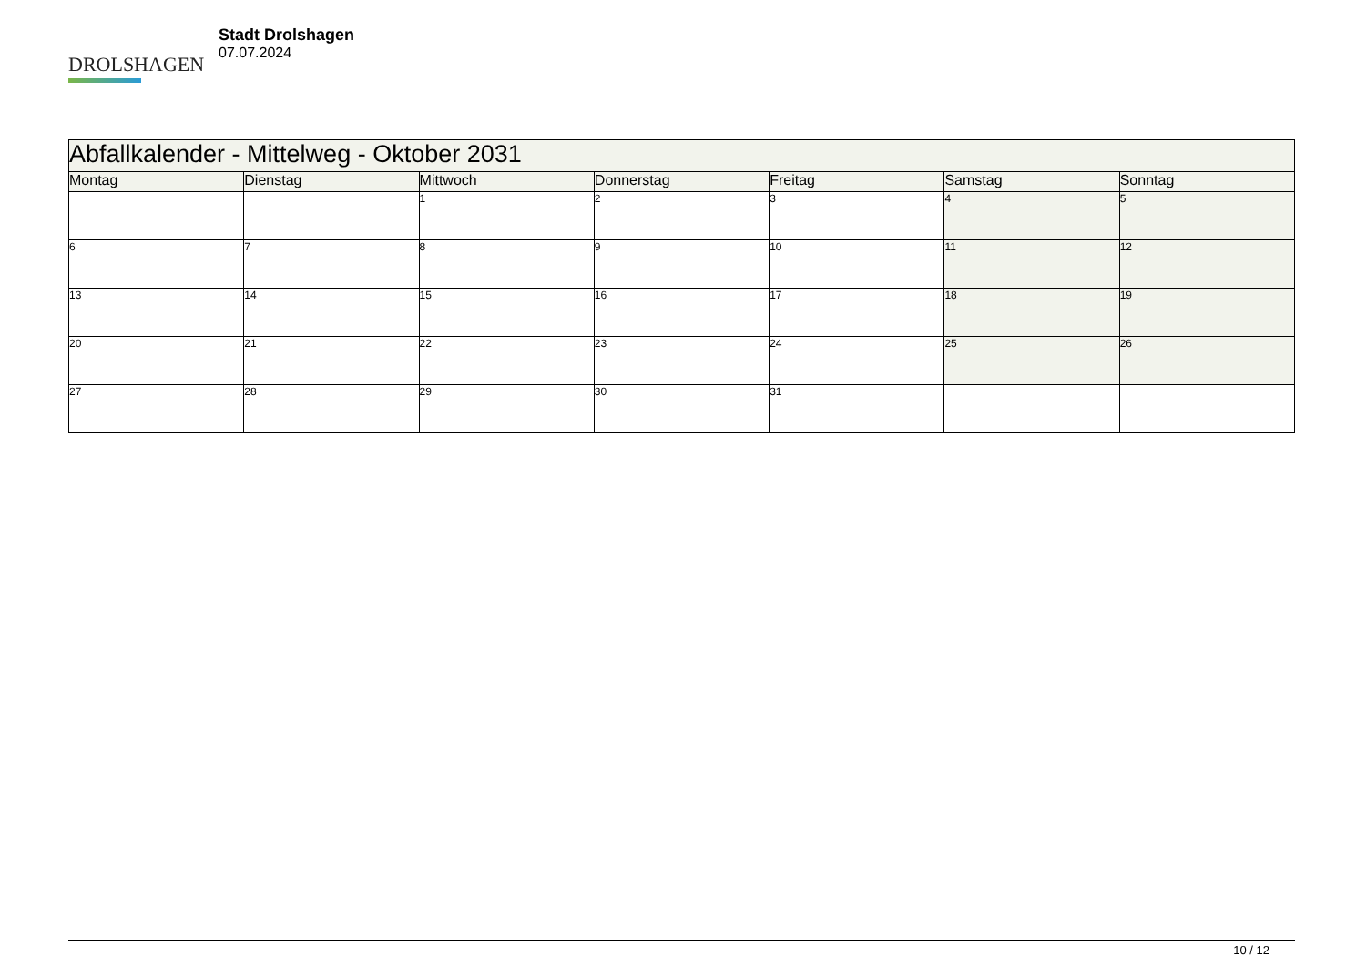DROLSHAGEN
Stadt Drolshagen
07.07.2024
| Abfallkalender - Mittelweg - Oktober 2031 | | | | | | |
| Montag | Dienstag | Mittwoch | Donnerstag | Freitag | Samstag | Sonntag |
| | | 1 | 2 | 3 | 4 | 5 |
| 6 | 7 | 8 | 9 | 10 | 11 | 12 |
| 13 | 14 | 15 | 16 | 17 | 18 | 19 |
| 20 | 21 | 22 | 23 | 24 | 25 | 26 |
| 27 | 28 | 29 | 30 | 31 | | |
10 / 12